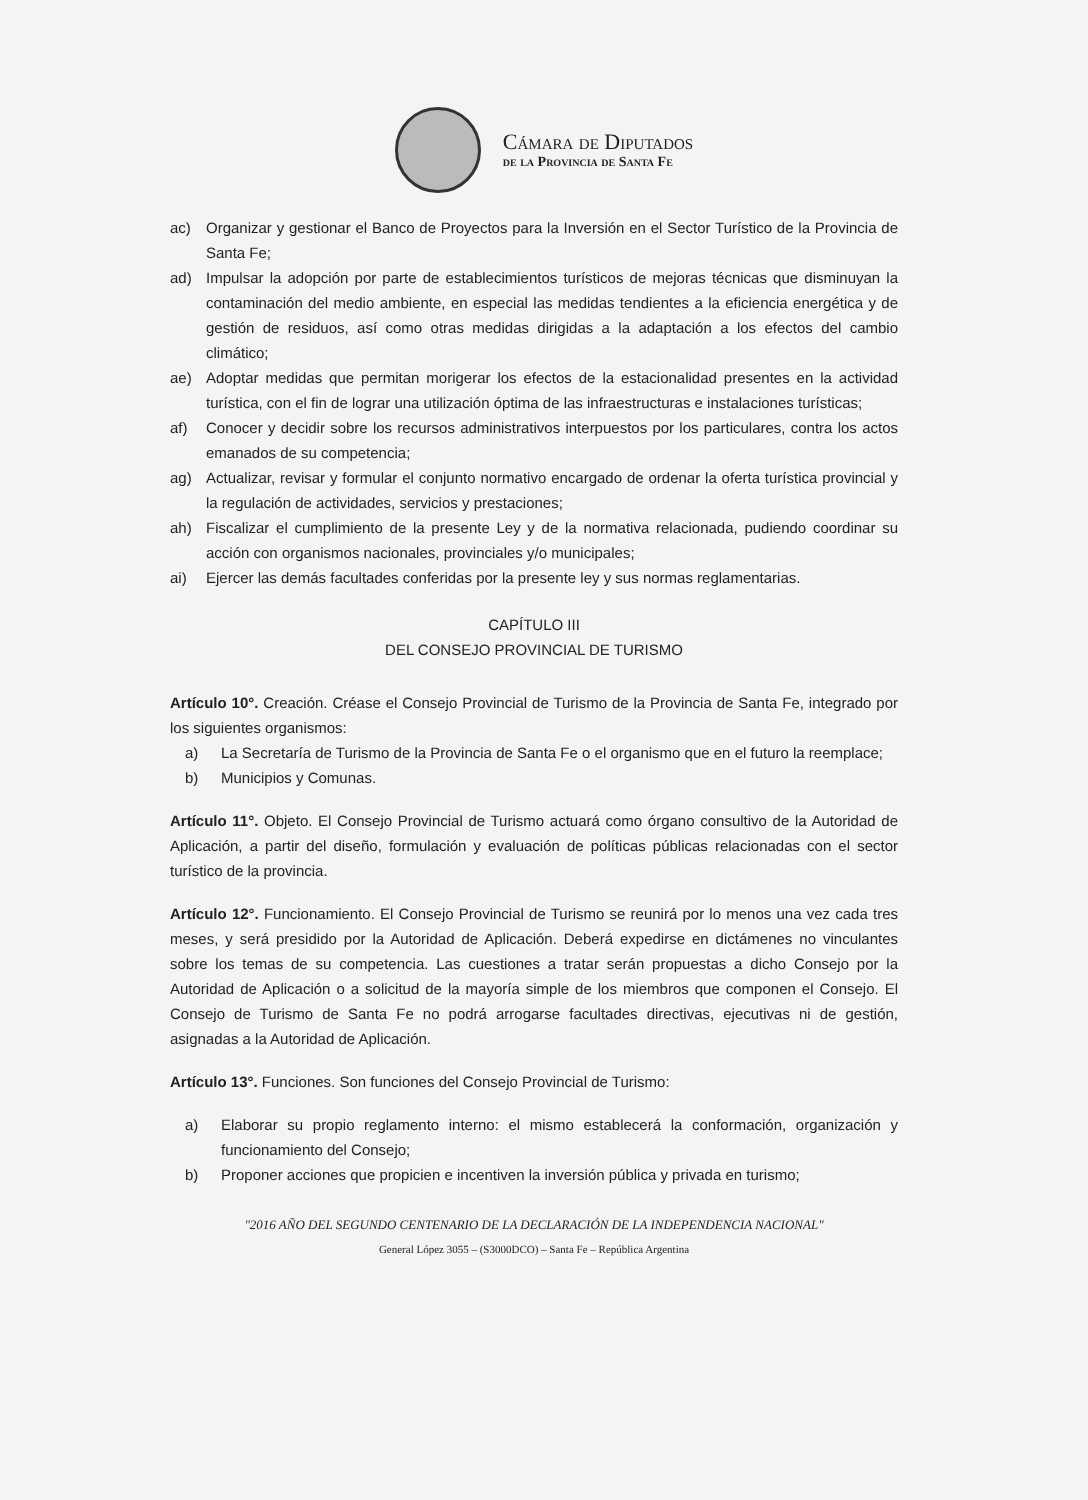Cámara de Diputados
de la Provincia de Santa Fe
ac) Organizar y gestionar el Banco de Proyectos para la Inversión en el Sector Turístico de la Provincia de Santa Fe;
ad) Impulsar la adopción por parte de establecimientos turísticos de mejoras técnicas que disminuyan la contaminación del medio ambiente, en especial las medidas tendientes a la eficiencia energética y de gestión de residuos, así como otras medidas dirigidas a la adaptación a los efectos del cambio climático;
ae) Adoptar medidas que permitan morigerar los efectos de la estacionalidad presentes en la actividad turística, con el fin de lograr una utilización óptima de las infraestructuras e instalaciones turísticas;
af) Conocer y decidir sobre los recursos administrativos interpuestos por los particulares, contra los actos emanados de su competencia;
ag) Actualizar, revisar y formular el conjunto normativo encargado de ordenar la oferta turística provincial y la regulación de actividades, servicios y prestaciones;
ah) Fiscalizar el cumplimiento de la presente Ley y de la normativa relacionada, pudiendo coordinar su acción con organismos nacionales, provinciales y/o municipales;
ai) Ejercer las demás facultades conferidas por la presente ley y sus normas reglamentarias.
CAPÍTULO III
DEL CONSEJO PROVINCIAL DE TURISMO
Artículo 10°. Creación. Créase el Consejo Provincial de Turismo de la Provincia de Santa Fe, integrado por los siguientes organismos:
a) La Secretaría de Turismo de la Provincia de Santa Fe o el organismo que en el futuro la reemplace;
b) Municipios y Comunas.
Artículo 11°. Objeto. El Consejo Provincial de Turismo actuará como órgano consultivo de la Autoridad de Aplicación, a partir del diseño, formulación y evaluación de políticas públicas relacionadas con el sector turístico de la provincia.
Artículo 12°. Funcionamiento. El Consejo Provincial de Turismo se reunirá por lo menos una vez cada tres meses, y será presidido por la Autoridad de Aplicación. Deberá expedirse en dictámenes no vinculantes sobre los temas de su competencia. Las cuestiones a tratar serán propuestas a dicho Consejo por la Autoridad de Aplicación o a solicitud de la mayoría simple de los miembros que componen el Consejo. El Consejo de Turismo de Santa Fe no podrá arrogarse facultades directivas, ejecutivas ni de gestión, asignadas a la Autoridad de Aplicación.
Artículo 13°. Funciones. Son funciones del Consejo Provincial de Turismo:
a) Elaborar su propio reglamento interno: el mismo establecerá la conformación, organización y funcionamiento del Consejo;
b) Proponer acciones que propicien e incentiven la inversión pública y privada en turismo;
"2016 AÑO DEL SEGUNDO CENTENARIO DE LA DECLARACIÓN DE LA INDEPENDENCIA NACIONAL"
General López 3055 – (S3000DCO) – Santa Fe – República Argentina